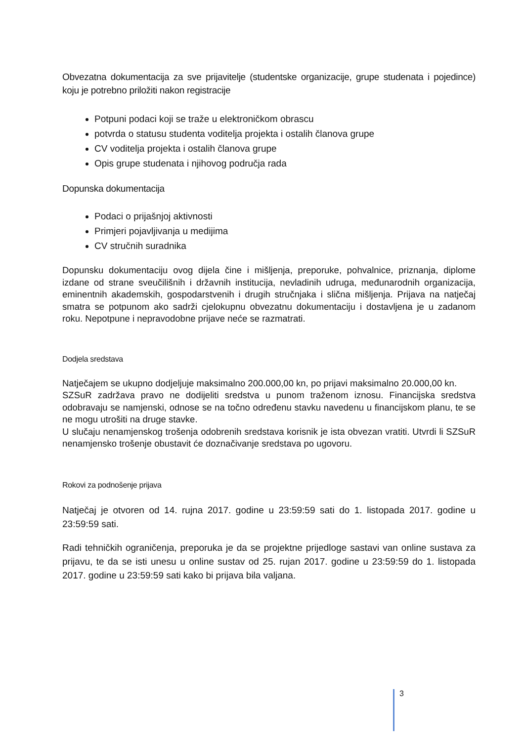Obvezatna dokumentacija za sve prijavitelje (studentske organizacije, grupe studenata i pojedince) koju je potrebno priložiti nakon registracije
Potpuni podaci koji se traže u elektroničkom obrascu
potvrda o statusu studenta voditelja projekta i ostalih članova grupe
CV voditelja projekta i ostalih članova grupe
Opis grupe studenata i njihovog područja rada
Dopunska dokumentacija
Podaci o prijašnjoj aktivnosti
Primjeri pojavljivanja u medijima
CV stručnih suradnika
Dopunsku dokumentaciju ovog dijela čine i mišljenja, preporuke, pohvalnice, priznanja, diplome izdane od strane sveučilišnih i državnih institucija, nevladinih udruga, međunarodnih organizacija, eminentnih akademskih, gospodarstvenih i drugih stručnjaka i slična mišljenja. Prijava na natječaj smatra se potpunom ako sadrži cjelokupnu obvezatnu dokumentaciju i dostavljena je u zadanom roku. Nepotpune i nepravodobne prijave neće se razmatrati.
Dodjela sredstava
Natječajem se ukupno dodjeljuje maksimalno 200.000,00 kn, po prijavi maksimalno 20.000,00 kn.
SZSuR zadržava pravo ne dodijeliti sredstva u punom traženom iznosu. Financijska sredstva odobravaju se namjenski, odnose se na točno određenu stavku navedenu u financijskom planu, te se ne mogu utrošiti na druge stavke.
U slučaju nenamjenskog trošenja odobrenih sredstava korisnik je ista obvezan vratiti. Utvrdi li SZSuR nenamjensko trošenje obustavit će doznačivanje sredstava po ugovoru.
Rokovi za podnošenje prijava
Natječaj je otvoren od 14. rujna 2017. godine u 23:59:59 sati do 1. listopada 2017. godine u 23:59:59 sati.
Radi tehničkih ograničenja, preporuka je da se projektne prijedloge sastavi van online sustava za prijavu, te da se isti unesu u online sustav od 25. rujan 2017. godine u 23:59:59 do 1. listopada 2017. godine u 23:59:59 sati kako bi prijava bila valjana.
3